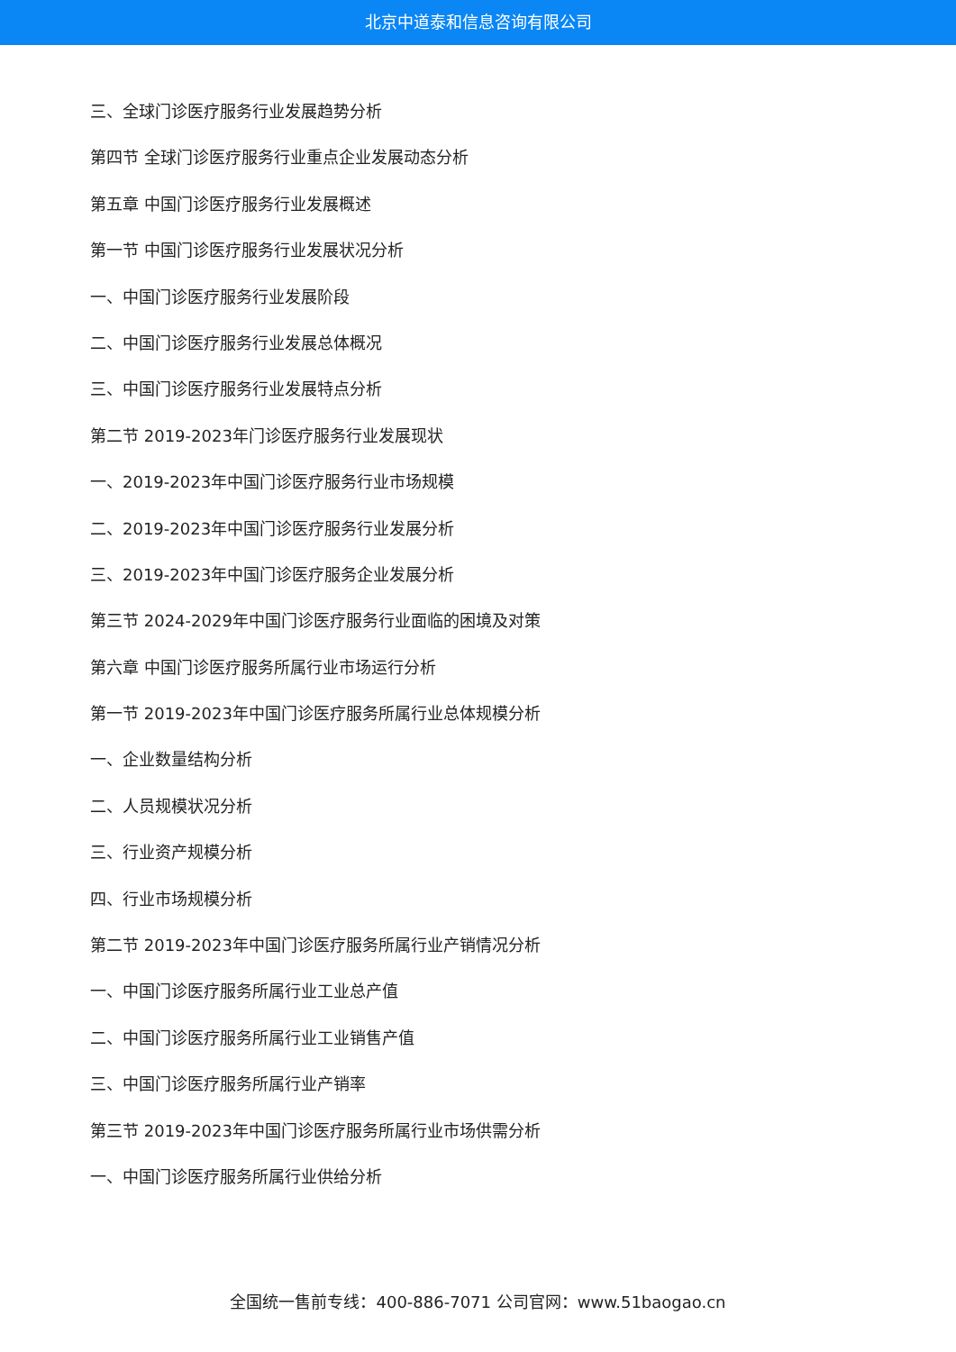北京中道泰和信息咨询有限公司
三、全球门诊医疗服务行业发展趋势分析
第四节 全球门诊医疗服务行业重点企业发展动态分析
第五章 中国门诊医疗服务行业发展概述
第一节 中国门诊医疗服务行业发展状况分析
一、中国门诊医疗服务行业发展阶段
二、中国门诊医疗服务行业发展总体概况
三、中国门诊医疗服务行业发展特点分析
第二节 2019-2023年门诊医疗服务行业发展现状
一、2019-2023年中国门诊医疗服务行业市场规模
二、2019-2023年中国门诊医疗服务行业发展分析
三、2019-2023年中国门诊医疗服务企业发展分析
第三节 2024-2029年中国门诊医疗服务行业面临的困境及对策
第六章 中国门诊医疗服务所属行业市场运行分析
第一节 2019-2023年中国门诊医疗服务所属行业总体规模分析
一、企业数量结构分析
二、人员规模状况分析
三、行业资产规模分析
四、行业市场规模分析
第二节 2019-2023年中国门诊医疗服务所属行业产销情况分析
一、中国门诊医疗服务所属行业工业总产值
二、中国门诊医疗服务所属行业工业销售产值
三、中国门诊医疗服务所属行业产销率
第三节 2019-2023年中国门诊医疗服务所属行业市场供需分析
一、中国门诊医疗服务所属行业供给分析
全国统一售前专线：400-886-7071 公司官网：www.51baogao.cn